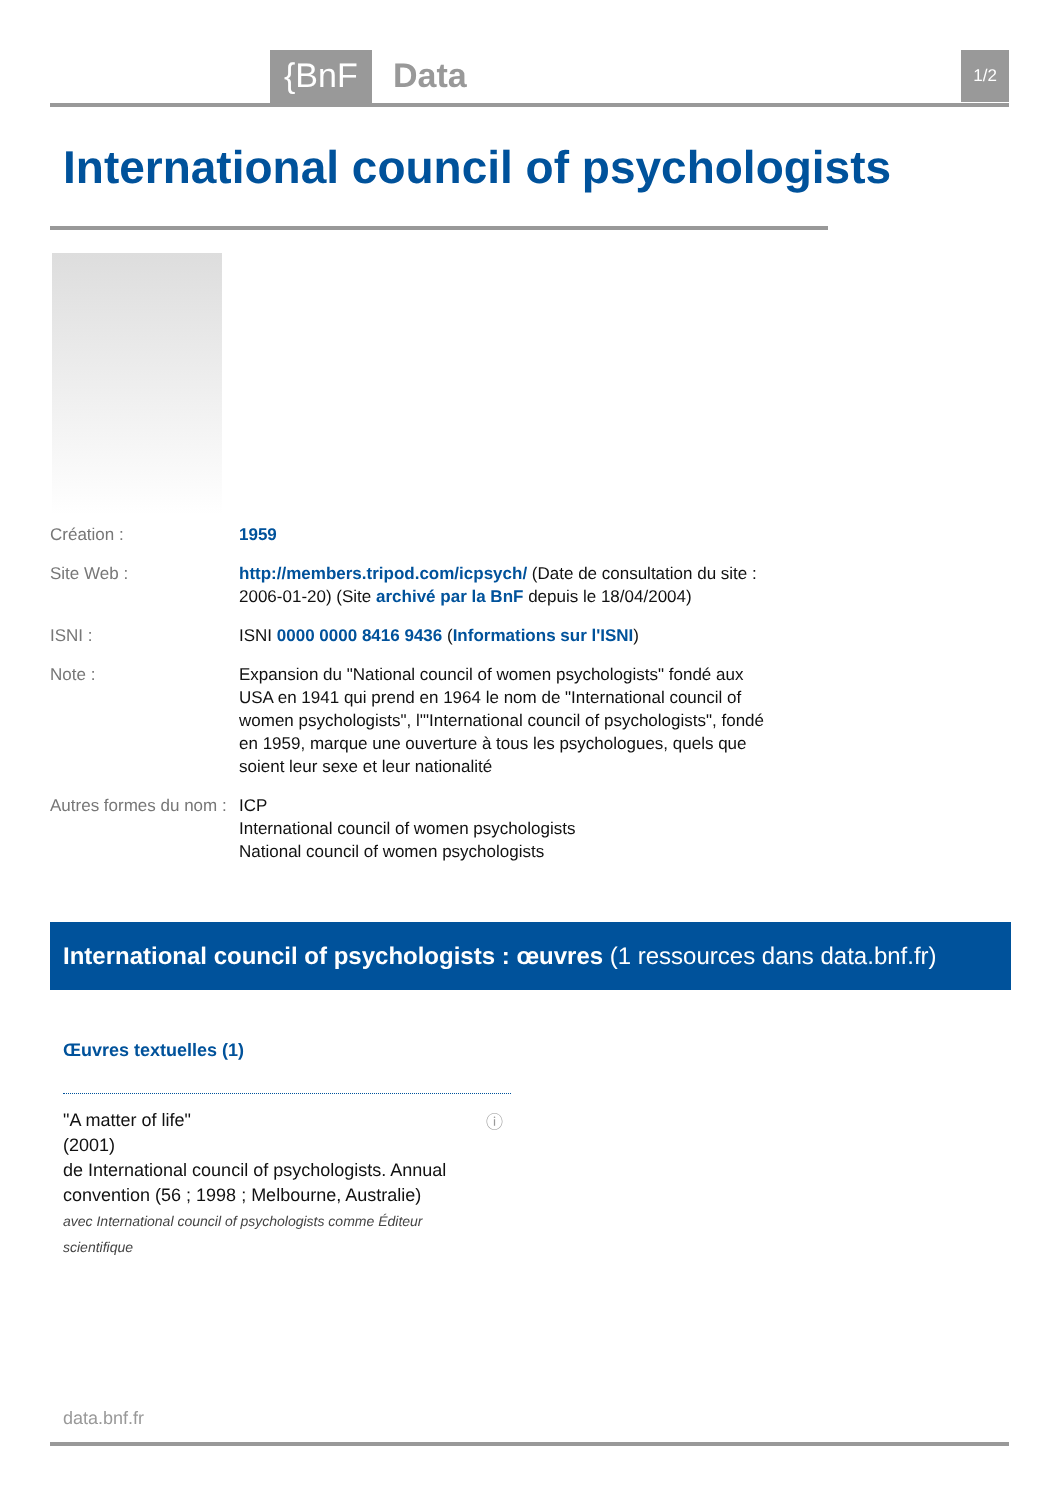{BnF Data 1/2
International council of psychologists
Création : 1959
Site Web : http://members.tripod.com/icpsych/ (Date de consultation du site : 2006-01-20) (Site archivé par la BnF depuis le 18/04/2004)
ISNI : ISNI 0000 0000 8416 9436 (Informations sur l'ISNI)
Note : Expansion du "National council of women psychologists" fondé aux USA en 1941 qui prend en 1964 le nom de "International council of women psychologists", l'"International council of psychologists", fondé en 1959, marque une ouverture à tous les psychologues, quels que soient leur sexe et leur nationalité
Autres formes du nom :
ICP
International council of women psychologists
National council of women psychologists
International council of psychologists : œuvres (1 ressources dans data.bnf.fr)
Œuvres textuelles (1)
"A matter of life"
(2001)
de International council of psychologists. Annual convention (56 ; 1998 ; Melbourne, Australie)
avec International council of psychologists comme Éditeur scientifique
ⓘ
data.bnf.fr